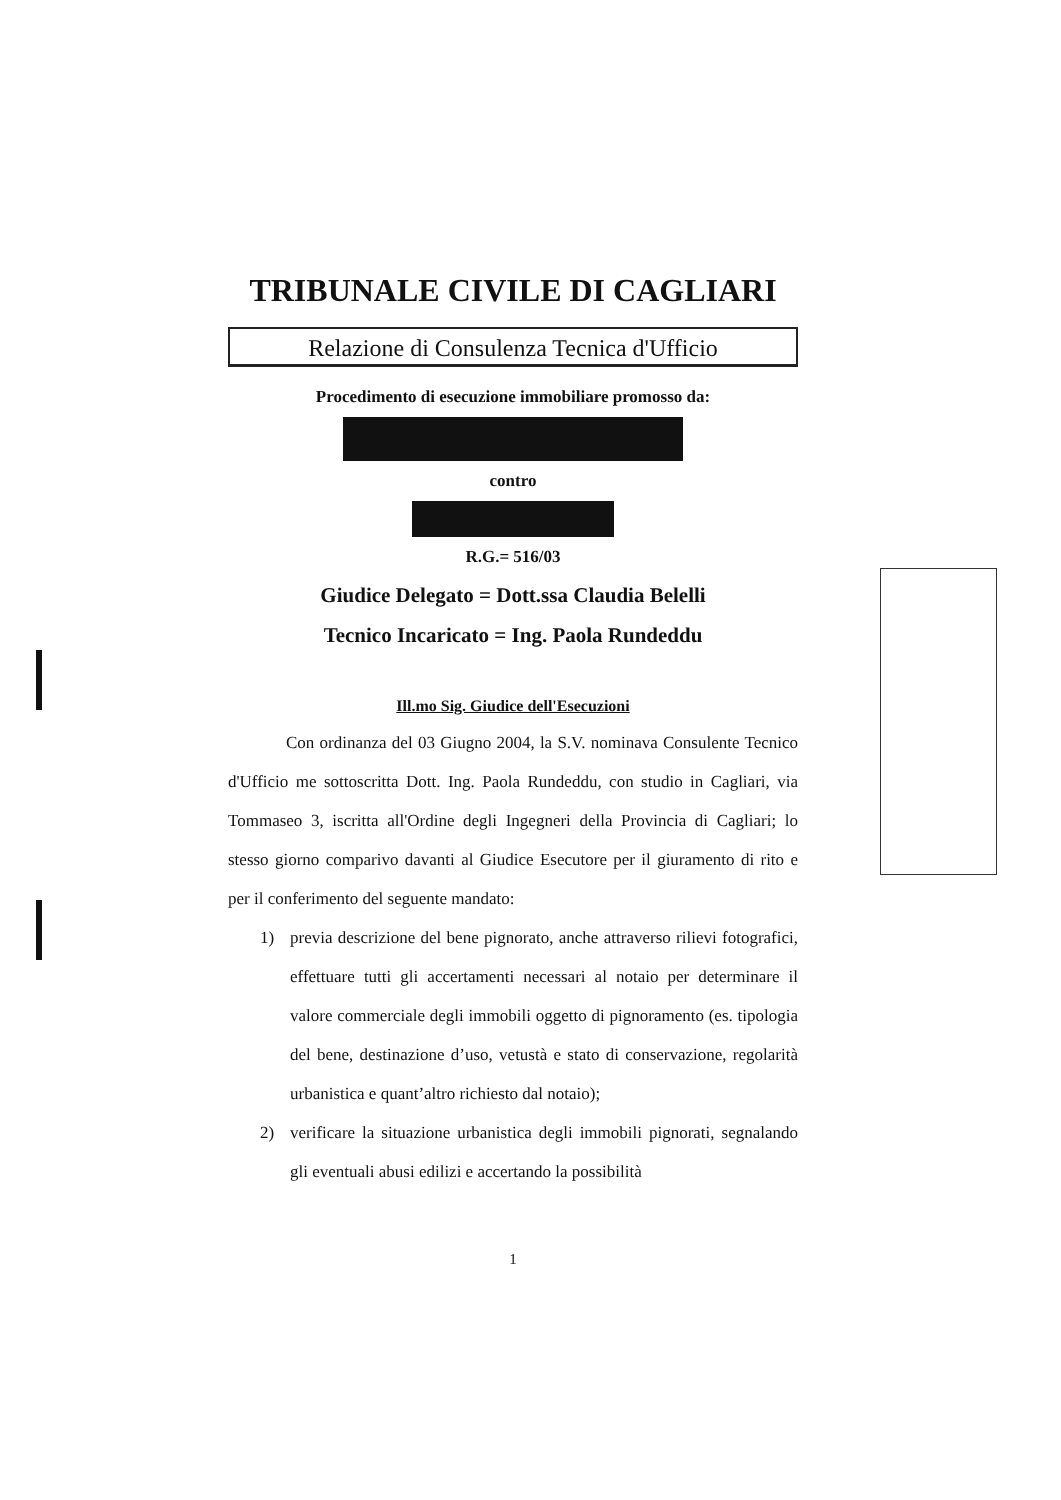TRIBUNALE CIVILE DI CAGLIARI
Relazione di Consulenza Tecnica d'Ufficio
Procedimento di esecuzione immobiliare promosso da:
contro
R.G.= 516/03
Giudice Delegato = Dott.ssa Claudia Belelli
Tecnico Incaricato = Ing. Paola Rundeddu
Ill.mo Sig. Giudice dell'Esecuzioni
Con ordinanza del 03 Giugno 2004, la S.V. nominava Consulente Tecnico d'Ufficio me sottoscritta Dott. Ing. Paola Rundeddu, con studio in Cagliari, via Tommaseo 3, iscritta all'Ordine degli Ingegneri della Provincia di Cagliari; lo stesso giorno comparivo davanti al Giudice Esecutore per il giuramento di rito e per il conferimento del seguente mandato:
1) previa descrizione del bene pignorato, anche attraverso rilievi fotografici, effettuare tutti gli accertamenti necessari al notaio per determinare il valore commerciale degli immobili oggetto di pignoramento (es. tipologia del bene, destinazione d’uso, vetustà e stato di conservazione, regolarità urbanistica e quant’altro richiesto dal notaio);
2) verificare la situazione urbanistica degli immobili pignorati, segnalando gli eventuali abusi edilizi e accertando la possibilità
1